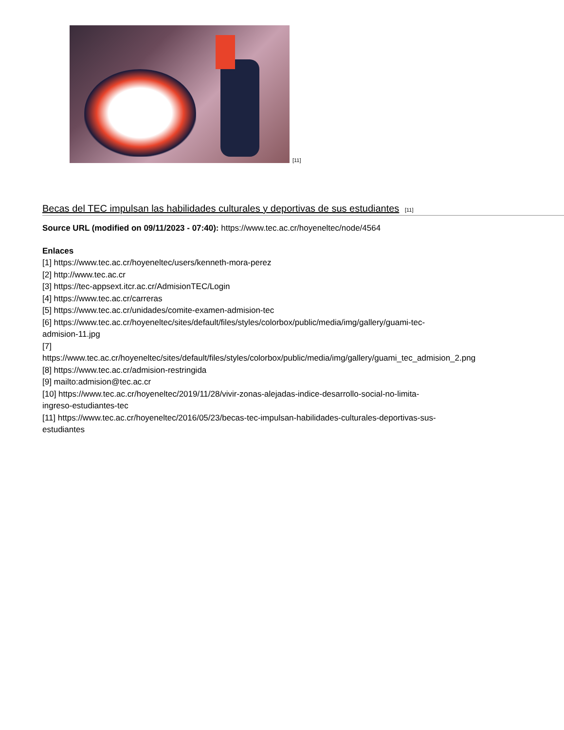[11]
Becas del TEC impulsan las habilidades culturales y deportivas de sus estudiantes [11]
Source URL (modified on 09/11/2023 - 07:40): https://www.tec.ac.cr/hoyeneltec/node/4564
Enlaces
[1] https://www.tec.ac.cr/hoyeneltec/users/kenneth-mora-perez
[2] http://www.tec.ac.cr
[3] https://tec-appsext.itcr.ac.cr/AdmisionTEC/Login
[4] https://www.tec.ac.cr/carreras
[5] https://www.tec.ac.cr/unidades/comite-examen-admision-tec
[6] https://www.tec.ac.cr/hoyeneltec/sites/default/files/styles/colorbox/public/media/img/gallery/guami-tec-
admision-11.jpg
[7]
https://www.tec.ac.cr/hoyeneltec/sites/default/files/styles/colorbox/public/media/img/gallery/guami_tec_admision_2.png
[8] https://www.tec.ac.cr/admision-restringida
[9] mailto:admision@tec.ac.cr
[10] https://www.tec.ac.cr/hoyeneltec/2019/11/28/vivir-zonas-alejadas-indice-desarrollo-social-no-limita-
ingreso-estudiantes-tec
[11] https://www.tec.ac.cr/hoyeneltec/2016/05/23/becas-tec-impulsan-habilidades-culturales-deportivas-sus-
estudiantes